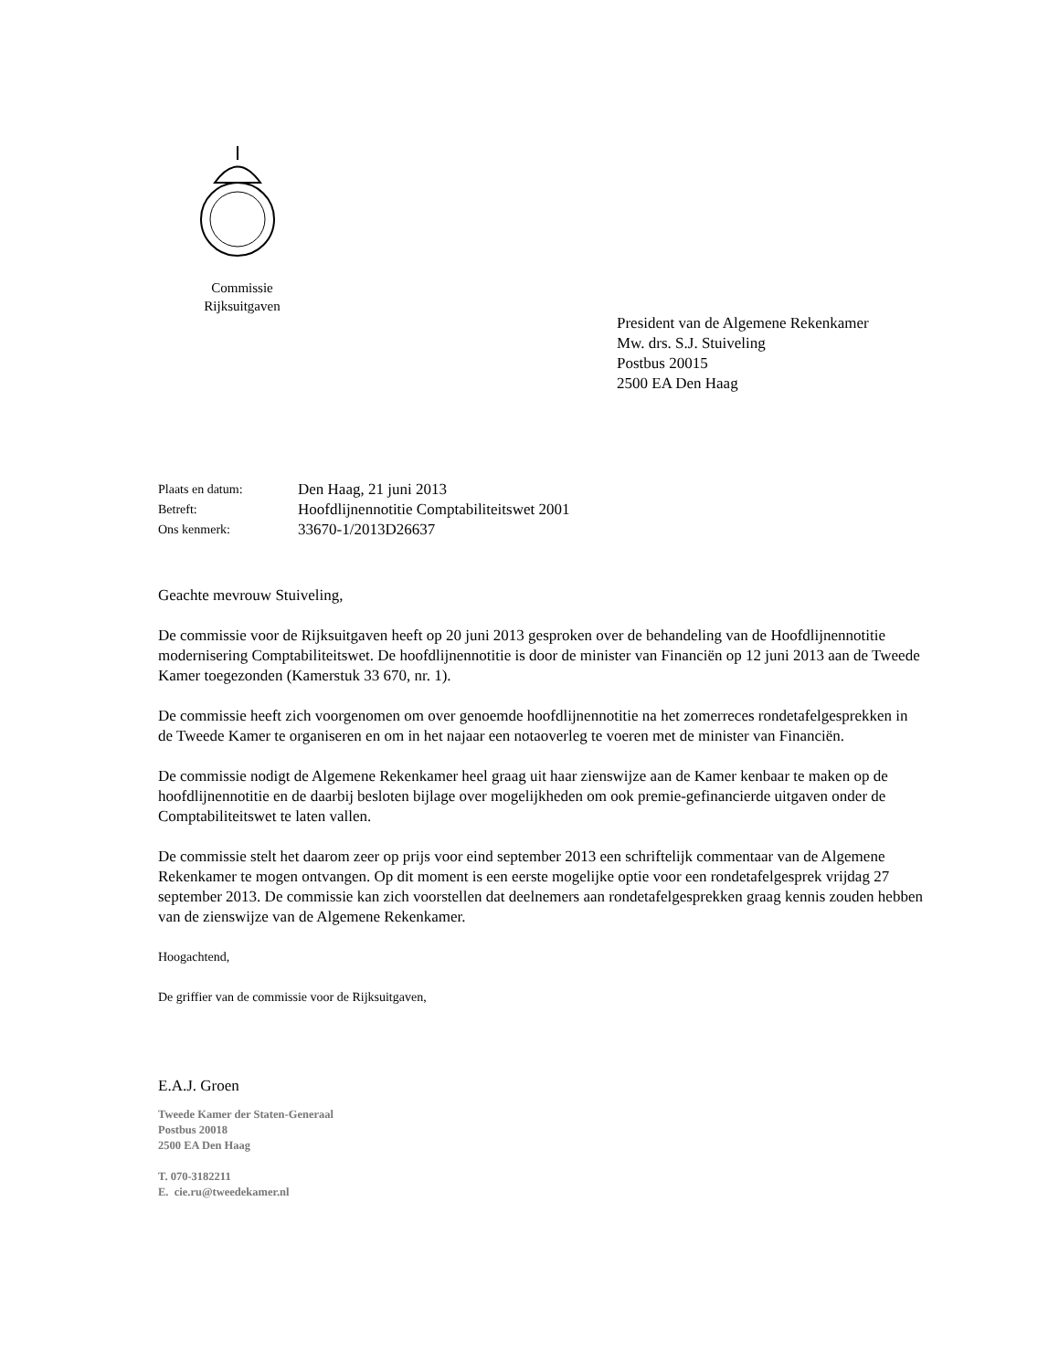Commissie
Rijksuitgaven
President van de Algemene Rekenkamer
Mw. drs. S.J. Stuiveling
Postbus 20015
2500 EA Den Haag
| Plaats en datum: | Den Haag, 21 juni 2013 |
| Betreft: | Hoofdlijnennotitie Comptabiliteitswet 2001 |
| Ons kenmerk: | 33670-1/2013D26637 |
Geachte mevrouw Stuiveling,
De commissie voor de Rijksuitgaven heeft op 20 juni 2013 gesproken over de behandeling van de Hoofdlijnennotitie modernisering Comptabiliteitswet. De hoofdlijnennotitie is door de minister van Financiën op 12 juni 2013 aan de Tweede Kamer toegezonden (Kamerstuk 33 670, nr. 1).
De commissie heeft zich voorgenomen om over genoemde hoofdlijnennotitie na het zomerreces rondetafelgesprekken in de Tweede Kamer te organiseren en om in het najaar een notaoverleg te voeren met de minister van Financiën.
De commissie nodigt de Algemene Rekenkamer heel graag uit haar zienswijze aan de Kamer kenbaar te maken op de hoofdlijnennotitie en de daarbij besloten bijlage over mogelijkheden om ook premie-gefinancierde uitgaven onder de Comptabiliteitswet te laten vallen.
De commissie stelt het daarom zeer op prijs voor eind september 2013 een schriftelijk commentaar van de Algemene Rekenkamer te mogen ontvangen. Op dit moment is een eerste mogelijke optie voor een rondetafelgesprek vrijdag 27 september 2013. De commissie kan zich voorstellen dat deelnemers aan rondetafelgesprekken graag kennis zouden hebben van de zienswijze van de Algemene Rekenkamer.
Hoogachtend,
De griffier van de commissie voor de Rijksuitgaven,
E.A.J. Groen
Tweede Kamer der Staten-Generaal
Postbus 20018
2500 EA Den Haag
T. 070-3182211
E. cie.ru@tweedekamer.nl